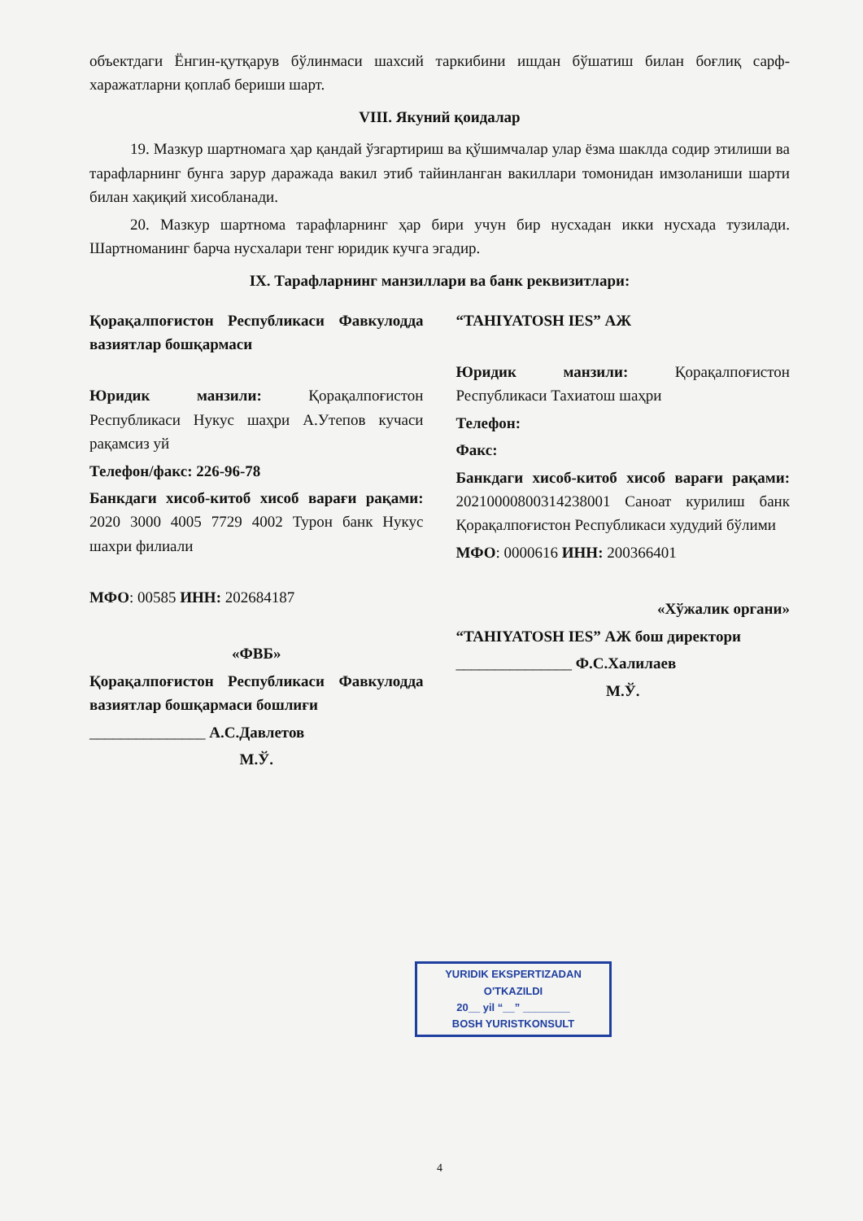объектдаги Ёнгин-қутқарув бўлинмаси шахсий таркибини ишдан бўшатиш билан боғлиқ сарф-харажатларни қоплаб бериши шарт.
VIII. Якуний қоидалар
19. Мазкур шартномага ҳар қандай ўзгартириш ва қўшимчалар улар ёзма шаклда содир этилиши ва тарафларнинг бунга зарур даражада вакил этиб тайинланган вакиллари томонидан имзоланиши шарти билан хақиқий хисобланади.
20. Мазкур шартнома тарафларнинг ҳар бири учун бир нусхадан икки нусхада тузилади. Шартноманинг барча нусхалари тенг юридик кучга эгадир.
IX. Тарафларнинг манзиллари ва банк реквизитлари:
Қорақалпоғистон Республикаси Фавкулодда вазиятлар бошқармаси
Юридик манзили: Қорақалпоғистон Республикаси Нукус шаҳри А.Утепов кучаси рақамсиз уй
Телефон/факс: 226-96-78
Банкдаги хисоб-китоб хисоб варағи рақами: 2020 3000 4005 7729 4002 Турон банк Нукус шахри филиали
МФО: 00585 ИНН: 202684187
«ФВБ»
Қорақалпоғистон Республикаси Фавкулодда вазиятлар бошқармаси бошлиғи
_______________ А.С.Давлетов
М.Ў.
“TAHIYATOSH IES” АЖ
Юридик манзили: Қорақалпоғистон Республикаси Тахиатош шаҳри
Телефон:
Факс:
Банкдаги хисоб-китоб хисоб варағи рақами: 20210000800314238001 Саноат курилиш банк Қорақалпоғистон Республикаси худудий бўлими
МФО: 0000616 ИНН: 200366401
«Хўжалик органи»
“TAHIYATOSH IES” АЖ бош директори
_______________ Ф.С.Халилаев
М.Ў.
YURIDIK EKSPERTIZADAN
O'TKAZILDI
20__ yil “__” ________
BOSH YURISTKONSULT
4